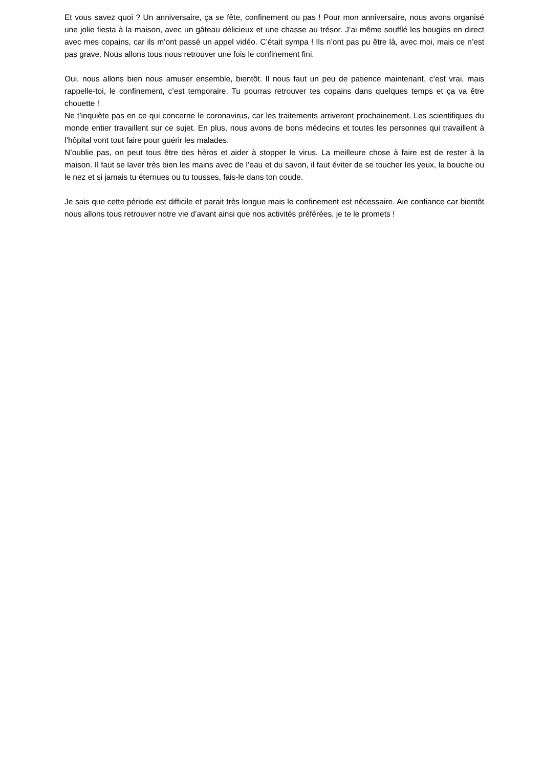Et vous savez quoi ? Un anniversaire, ça se fête, confinement ou pas ! Pour mon anniversaire, nous avons organisé une jolie fiesta à la maison, avec un gâteau délicieux et une chasse au trésor. J’ai même soufflé les bougies en direct avec mes copains, car ils m’ont passé un appel vidéo. C’était sympa ! Ils n’ont pas pu être là, avec moi, mais ce n’est pas grave. Nous allons tous nous retrouver une fois le confinement fini.
Oui, nous allons bien nous amuser ensemble, bientôt. Il nous faut un peu de patience maintenant, c’est vrai, mais rappelle-toi, le confinement, c’est temporaire. Tu pourras retrouver tes copains dans quelques temps et ça va être chouette !
Ne t’inquiète pas en ce qui concerne le coronavirus, car les traitements arriveront prochainement. Les scientifiques du monde entier travaillent sur ce sujet. En plus, nous avons de bons médecins et toutes les personnes qui travaillent à l’hôpital vont tout faire pour guérir les malades.
N’oublie pas, on peut tous être des héros et aider à stopper le virus. La meilleure chose à faire est de rester à la maison. Il faut se laver très bien les mains avec de l’eau et du savon, il faut éviter de se toucher les yeux, la bouche ou le nez et si jamais tu éternues ou tu tousses, fais-le dans ton coude.
Je sais que cette période est difficile et parait très longue mais le confinement est nécessaire. Aie confiance car bientôt nous allons tous retrouver notre vie d’avant ainsi que nos activités préférées, je te le promets !